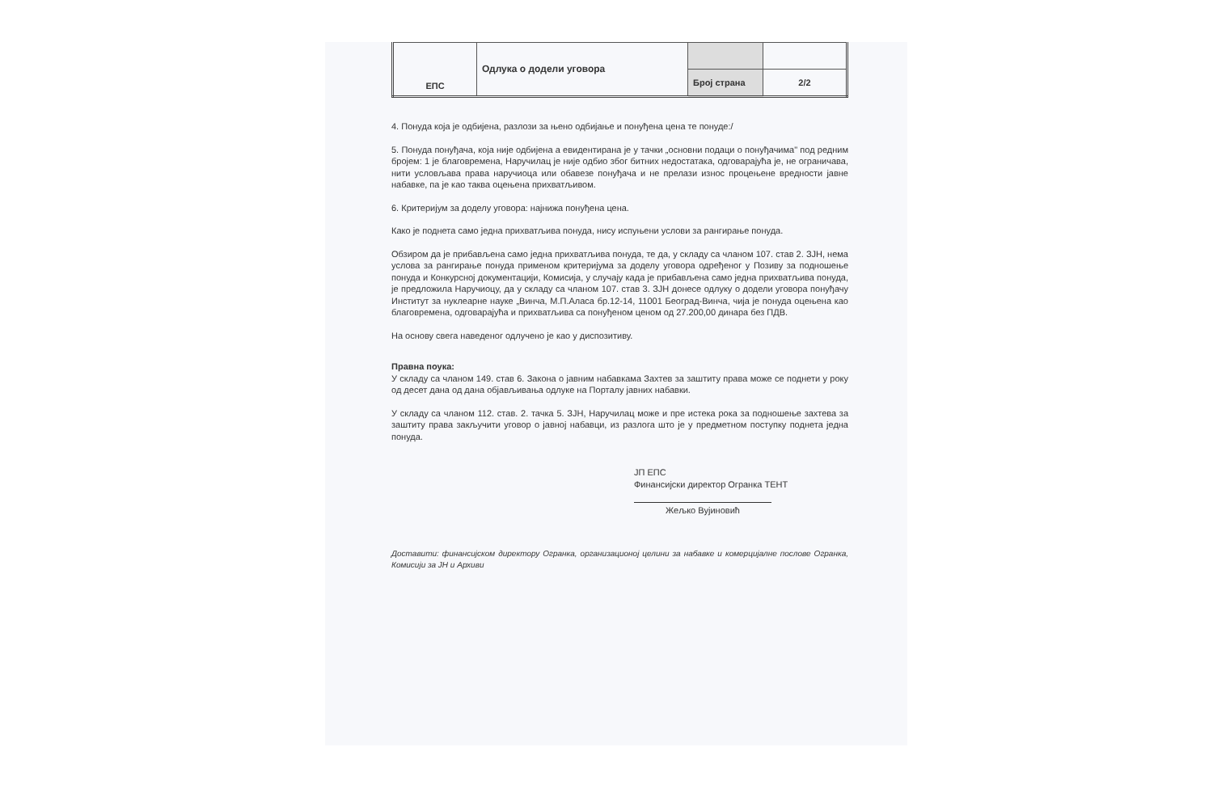| ЕПС | Одлука о додели уговора | | |
| | | Број страна | 2/2 |
4. Понуда која је одбијена, разлози за њено одбијање и понуђена цена те понуде:/
5. Понуда понуђача, која није одбијена а евидентирана је у тачки „основни подаци о понуђачима" под редним бројем: 1 је благовремена, Наручилац је није одбио због битних недостатака, одговарајућа је, не ограничава, нити условљава права наручиоца или обавезе понуђача и не прелази износ процењене вредности јавне набавке, па је као таква оцењена прихватљивом.
6. Критеријум за доделу уговора: најнижа понуђена цена.
Како је поднета само једна прихватљива понуда, нису испуњени услови за рангирање понуда.
Обзиром да је прибављена само једна прихватљива понуда, те да, у складу са чланом 107. став 2. ЗЈН, нема услова за рангирање понуда применом критеријума за доделу уговора одређеног у Позиву за подношење понуда и Конкурсној документацији, Комисија, у случају када је прибављена само једна прихватљива понуда, је предложила Наручиоцу, да у складу са чланом 107. став 3. ЗЈН донесе одлуку о додели уговора понуђачу Институт за нуклеарне науке „Винча, М.П.Аласа бр.12-14, 11001 Београд-Винча, чија је понуда оцењена као благовремена, одговарајућа и прихватљива са понуђеном ценом од 27.200,00 динара без ПДВ.
На основу свега наведеног одлучено је као у диспозитиву.
Правна поука:
У складу са чланом 149. став 6. Закона о јавним набавкама Захтев за заштиту права може се поднети у року од десет дана од дана објављивања одлуке на Порталу јавних набавки.
У складу са чланом 112. став. 2. тачка 5. ЗЈН, Наручилац може и пре истека рока за подношење захтева за заштиту права закључити уговор о јавној набавци, из разлога што је у предметном поступку поднета једна понуда.
ЈП ЕПС
Финансијски директор Огранка ТЕНТ
Жељко Вујиновић
Доставити: финансијском директору Огранка, организационој целини за набавке и комерцијалне послове Огранка, Комисији за ЈН и Архиви